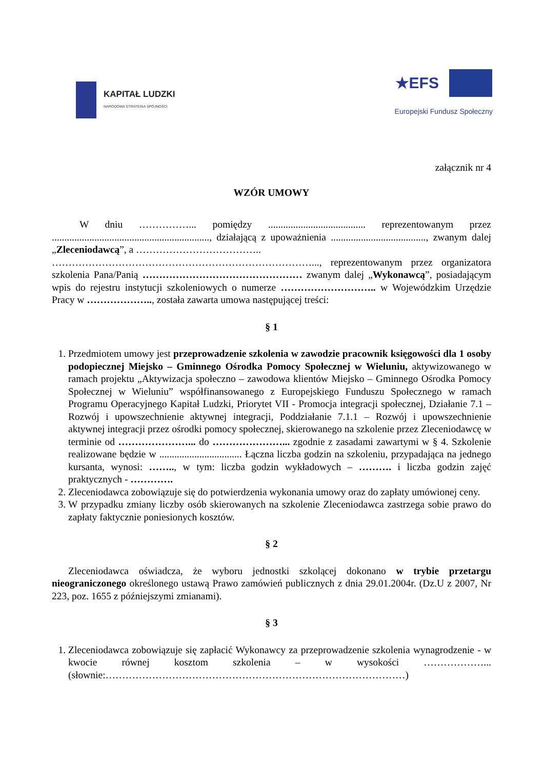KAPITAŁ LUDZKI
NARODOWA STRATEGIA SPÓJNOŚCI
★EFS
Europejski Fundusz Społeczny
załącznik nr 4
WZÓR UMOWY
W dniu ……………... pomiędzy ....................................... reprezentowanym przez ..............................................................., działającą z upoważnienia ......................................, zwanym dalej „Zleceniodawcą”, a ………………………………..
……………………………………………………………………..., reprezentowanym przez organizatora szkolenia Pana/Panią ………………………………………… zwanym dalej „Wykonawcą”, posiadającym wpis do rejestru instytucji szkoleniowych o numerze ……………………….. w Wojewódzkim Urzędzie Pracy w ……………….., została zawarta umowa następującej treści:
§ 1
1. Przedmiotem umowy jest przeprowadzenie szkolenia w zawodzie pracownik księgowości dla 1 osoby podopiecznej Miejsko – Gminnego Ośrodka Pomocy Społecznej w Wieluniu, aktywizowanego w ramach projektu „Aktywizacja społeczno – zawodowa klientów Miejsko – Gminnego Ośrodka Pomocy Społecznej w Wieluniu” współfinansowanego z Europejskiego Funduszu Społecznego w ramach Programu Operacyjnego Kapitał Ludzki, Priorytet VII - Promocja integracji społecznej, Działanie 7.1 – Rozwój i upowszechnienie aktywnej integracji, Poddziałanie 7.1.1 – Rozwój i upowszechnienie aktywnej integracji przez ośrodki pomocy społecznej, skierowanego na szkolenie przez Zleceniodawcę w terminie od …………………... do …………………... zgodnie z zasadami zawartymi w § 4. Szkolenie realizowane będzie w ................................. Łączna liczba godzin na szkoleniu, przypadająca na jednego kursanta, wynosi: …….., w tym: liczba godzin wykładowych – ………. i liczba godzin zajęć praktycznych - ………….
2. Zleceniodawca zobowiązuje się do potwierdzenia wykonania umowy oraz do zapłaty umówionej ceny.
3. W przypadku zmiany liczby osób skierowanych na szkolenie Zleceniodawca zastrzega sobie prawo do zapłaty faktycznie poniesionych kosztów.
§ 2
Zleceniodawca oświadcza, że wyboru jednostki szkolącej dokonano w trybie przetargu nieograniczonego określonego ustawą Prawo zamówień publicznych z dnia 29.01.2004r. (Dz.U z 2007, Nr 223, poz. 1655 z późniejszymi zmianami).
§ 3
1. Zleceniodawca zobowiązuje się zapłacić Wykonawcy za przeprowadzenie szkolenia wynagrodzenie - w kwocie równej kosztom szkolenia – w wysokości ………………... (słownie:………………………………………………………………………………)